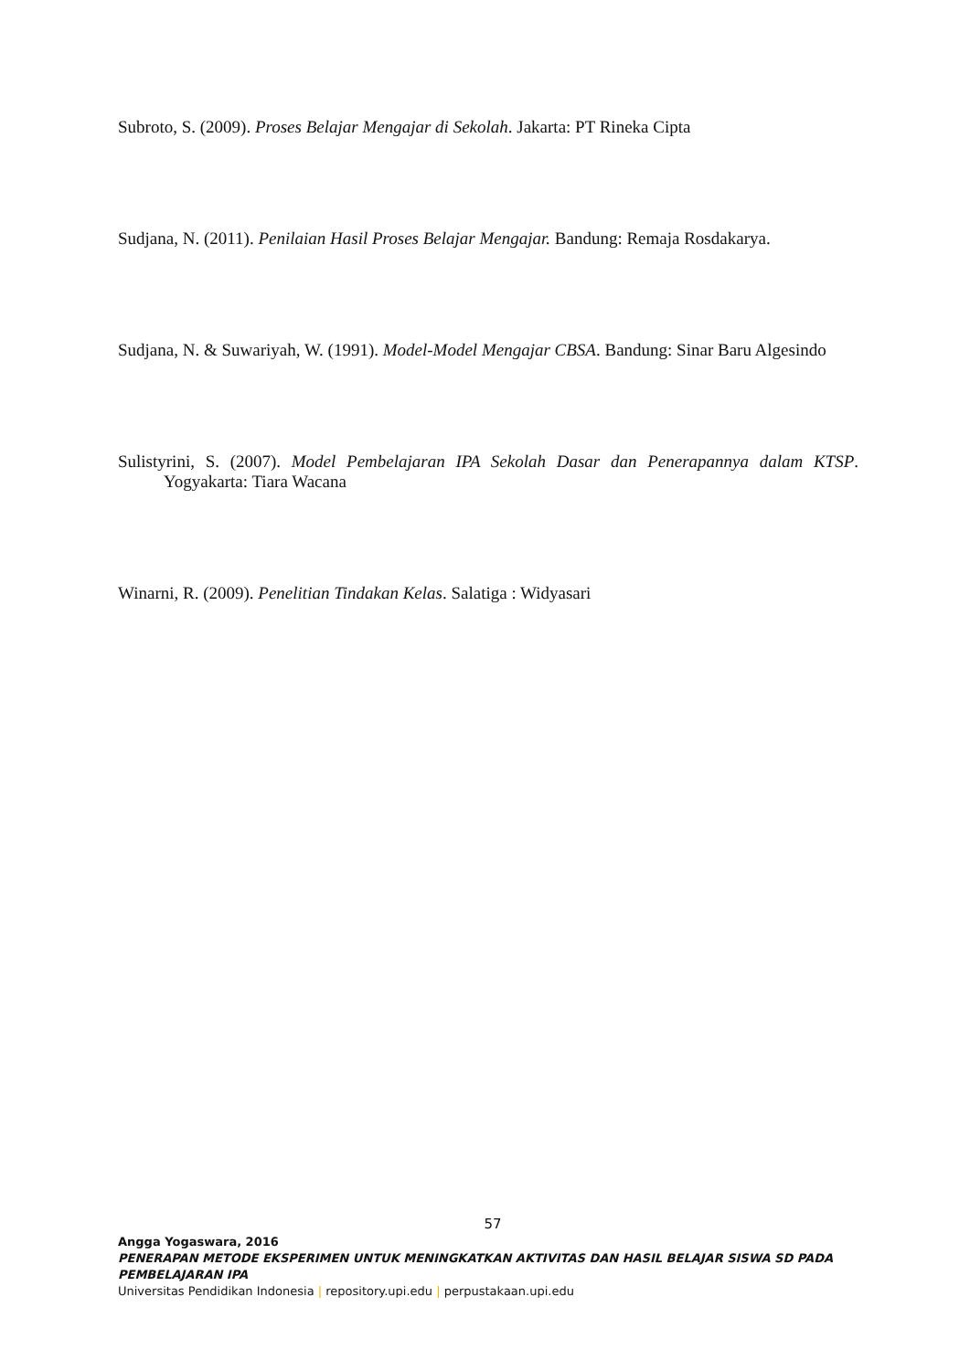Subroto, S. (2009). Proses Belajar Mengajar di Sekolah. Jakarta: PT Rineka Cipta
Sudjana, N. (2011). Penilaian Hasil Proses Belajar Mengajar. Bandung: Remaja Rosdakarya.
Sudjana, N. & Suwariyah, W. (1991). Model-Model Mengajar CBSA. Bandung: Sinar Baru Algesindo
Sulistyrini, S. (2007). Model Pembelajaran IPA Sekolah Dasar dan Penerapannya dalam KTSP. Yogyakarta: Tiara Wacana
Winarni, R. (2009). Penelitian Tindakan Kelas. Salatiga : Widyasari
57
Angga Yogaswara, 2016
PENERAPAN METODE EKSPERIMEN UNTUK MENINGKATKAN AKTIVITAS DAN HASIL BELAJAR SISWA SD PADA PEMBELAJARAN IPA
Universitas Pendidikan Indonesia | repository.upi.edu | perpustakaan.upi.edu